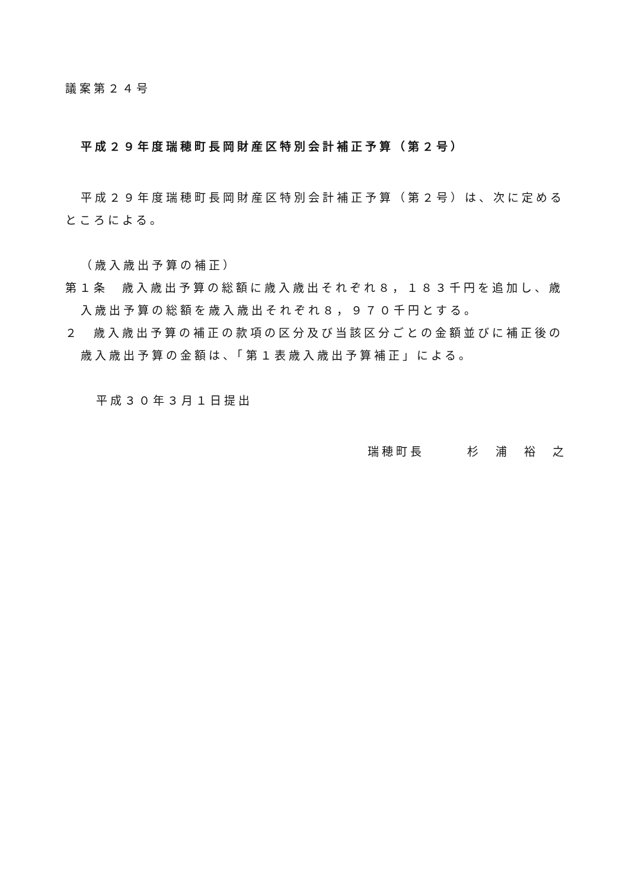議案第２４号
平成２９年度瑞穂町長岡財産区特別会計補正予算（第２号）
平成２９年度瑞穂町長岡財産区特別会計補正予算（第２号）は、次に定めるところによる。
（歳入歳出予算の補正）
第１条　歳入歳出予算の総額に歳入歳出それぞれ８，１８３千円を追加し、歳入歳出予算の総額を歳入歳出それぞれ８，９７０千円とする。
２　歳入歳出予算の補正の款項の区分及び当該区分ごとの金額並びに補正後の歳入歳出予算の金額は、「第１表歳入歳出予算補正」による。
平成３０年３月１日提出
瑞穂町長　　　杉　浦　裕　之